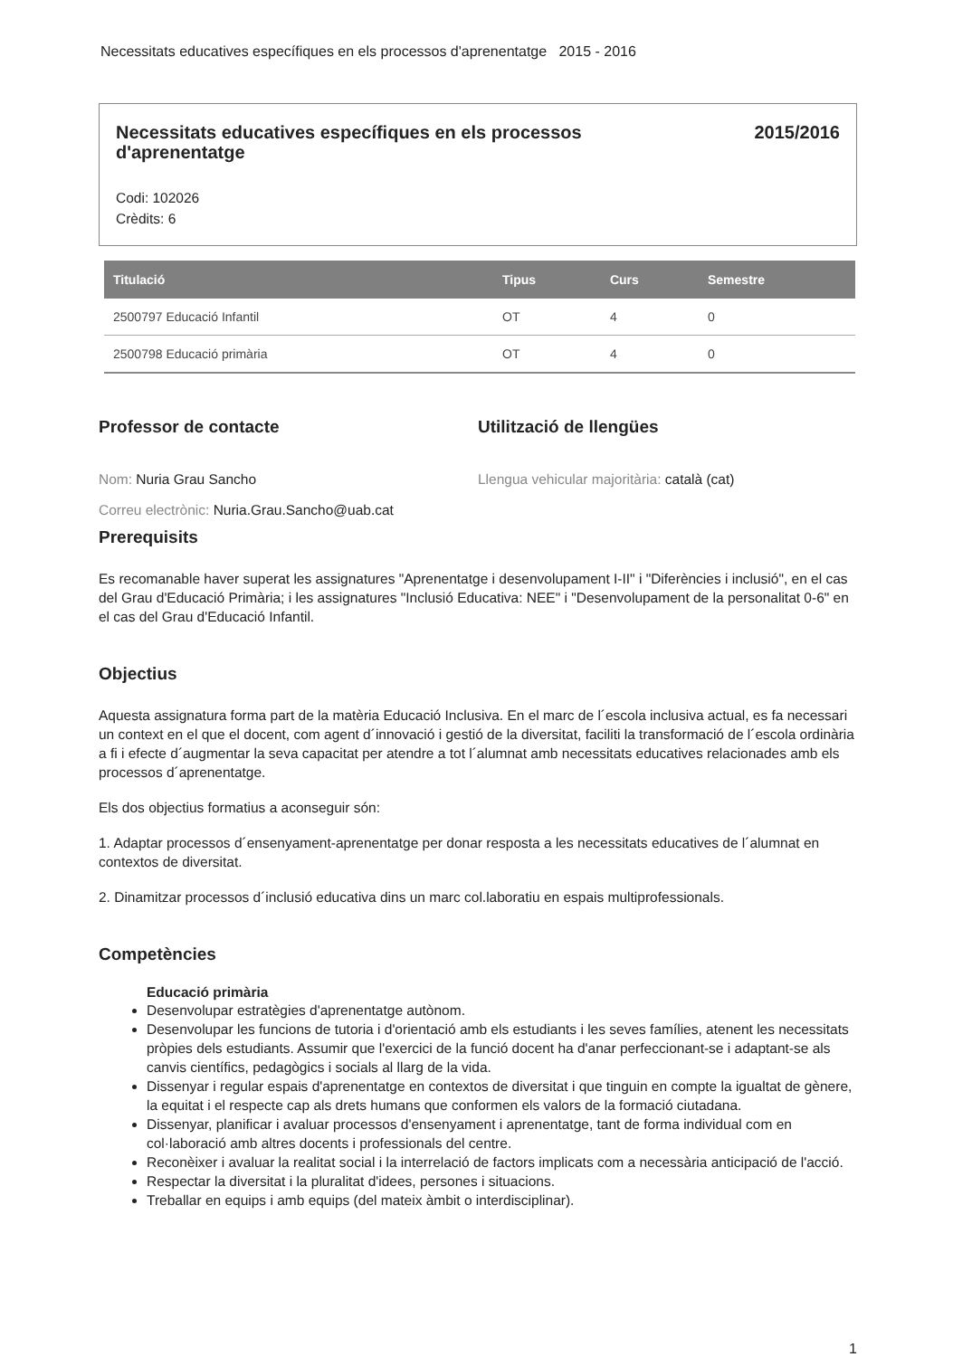Necessitats educatives específiques en els processos d'aprenentatge 2015 - 2016
Necessitats educatives específiques en els processos d'aprenentatge
2015/2016
Codi: 102026
Crèdits: 6
| Titulació | Tipus | Curs | Semestre |
| --- | --- | --- | --- |
| 2500797 Educació Infantil | OT | 4 | 0 |
| 2500798 Educació primària | OT | 4 | 0 |
Professor de contacte
Nom: Nuria Grau Sancho
Correu electrònic: Nuria.Grau.Sancho@uab.cat
Utilització de llengües
Llengua vehicular majoritària: català (cat)
Prerequisits
Es recomanable haver superat les assignatures "Aprenentatge i desenvolupament I-II" i "Diferències i inclusió", en el cas del Grau d'Educació Primària; i les assignatures "Inclusió Educativa: NEE" i "Desenvolupament de la personalitat 0-6" en el cas del Grau d'Educació Infantil.
Objectius
Aquesta assignatura forma part de la matèria Educació Inclusiva. En el marc de l´escola inclusiva actual, es fa necessari un context en el que el docent, com agent d´innovació i gestió de la diversitat, faciliti la transformació de l´escola ordinària a fi i efecte d´augmentar la seva capacitat per atendre a tot l´alumnat amb necessitats educatives relacionades amb els processos d´aprenentatge.
Els dos objectius formatius a aconseguir són:
1. Adaptar processos d´ensenyament-aprenentatge per donar resposta a les necessitats educatives de l´alumnat en contextos de diversitat.
2. Dinamitzar processos d´inclusió educativa dins un marc col.laboratiu en espais multiprofessionals.
Competències
Educació primària
Desenvolupar estratègies d'aprenentatge autònom.
Desenvolupar les funcions de tutoria i d'orientació amb els estudiants i les seves famílies, atenent les necessitats pròpies dels estudiants. Assumir que l'exercici de la funció docent ha d'anar perfeccionant-se i adaptant-se als canvis científics, pedagògics i socials al llarg de la vida.
Dissenyar i regular espais d'aprenentatge en contextos de diversitat i que tinguin en compte la igualtat de gènere, la equitat i el respecte cap als drets humans que conformen els valors de la formació ciutadana.
Dissenyar, planificar i avaluar processos d'ensenyament i aprenentatge, tant de forma individual com en col·laboració amb altres docents i professionals del centre.
Reconèixer i avaluar la realitat social i la interrelació de factors implicats com a necessària anticipació de l'acció.
Respectar la diversitat i la pluralitat d'idees, persones i situacions.
Treballar en equips i amb equips (del mateix àmbit o interdisciplinar).
1